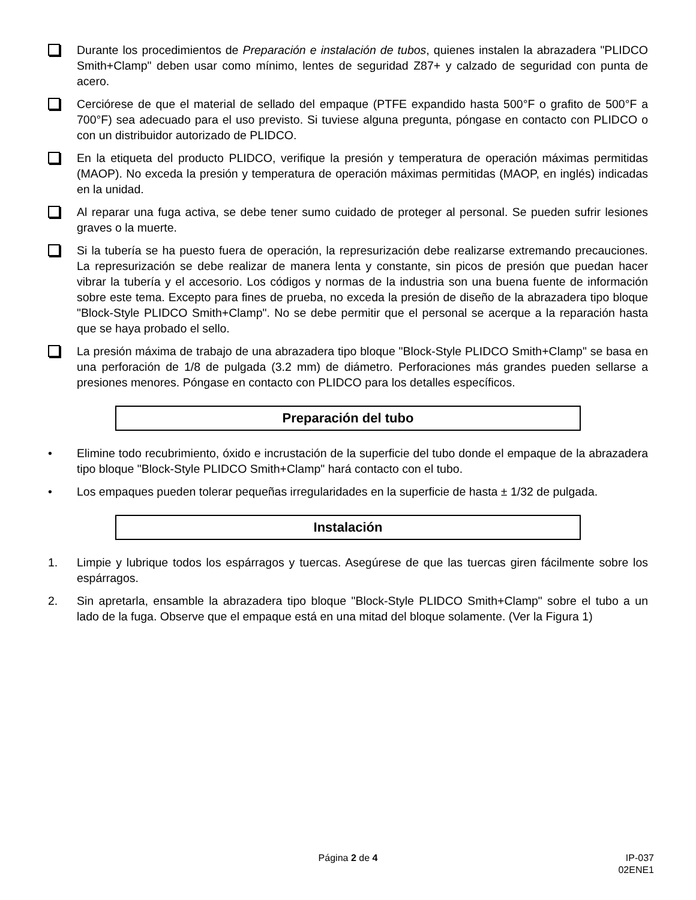Durante los procedimientos de Preparación e instalación de tubos, quienes instalen la abrazadera "PLIDCO Smith+Clamp" deben usar como mínimo, lentes de seguridad Z87+ y calzado de seguridad con punta de acero.
Cerciórese de que el material de sellado del empaque (PTFE expandido hasta 500°F o grafito de 500°F a 700°F) sea adecuado para el uso previsto. Si tuviese alguna pregunta, póngase en contacto con PLIDCO o con un distribuidor autorizado de PLIDCO.
En la etiqueta del producto PLIDCO, verifique la presión y temperatura de operación máximas permitidas (MAOP). No exceda la presión y temperatura de operación máximas permitidas (MAOP, en inglés) indicadas en la unidad.
Al reparar una fuga activa, se debe tener sumo cuidado de proteger al personal. Se pueden sufrir lesiones graves o la muerte.
Si la tubería se ha puesto fuera de operación, la represurización debe realizarse extremando precauciones. La represurización se debe realizar de manera lenta y constante, sin picos de presión que puedan hacer vibrar la tubería y el accesorio. Los códigos y normas de la industria son una buena fuente de información sobre este tema. Excepto para fines de prueba, no exceda la presión de diseño de la abrazadera tipo bloque "Block-Style PLIDCO Smith+Clamp". No se debe permitir que el personal se acerque a la reparación hasta que se haya probado el sello.
La presión máxima de trabajo de una abrazadera tipo bloque "Block-Style PLIDCO Smith+Clamp" se basa en una perforación de 1/8 de pulgada (3.2 mm) de diámetro. Perforaciones más grandes pueden sellarse a presiones menores. Póngase en contacto con PLIDCO para los detalles específicos.
Preparación del tubo
• Elimine todo recubrimiento, óxido e incrustación de la superficie del tubo donde el empaque de la abrazadera tipo bloque "Block-Style PLIDCO Smith+Clamp" hará contacto con el tubo.
• Los empaques pueden tolerar pequeñas irregularidades en la superficie de hasta ± 1/32 de pulgada.
Instalación
1. Limpie y lubrique todos los espárragos y tuercas. Asegúrese de que las tuercas giren fácilmente sobre los espárragos.
2. Sin apretarla, ensamble la abrazadera tipo bloque "Block-Style PLIDCO Smith+Clamp" sobre el tubo a un lado de la fuga. Observe que el empaque está en una mitad del bloque solamente. (Ver la Figura 1)
Página 2 de 4
IP-037
02ENE1